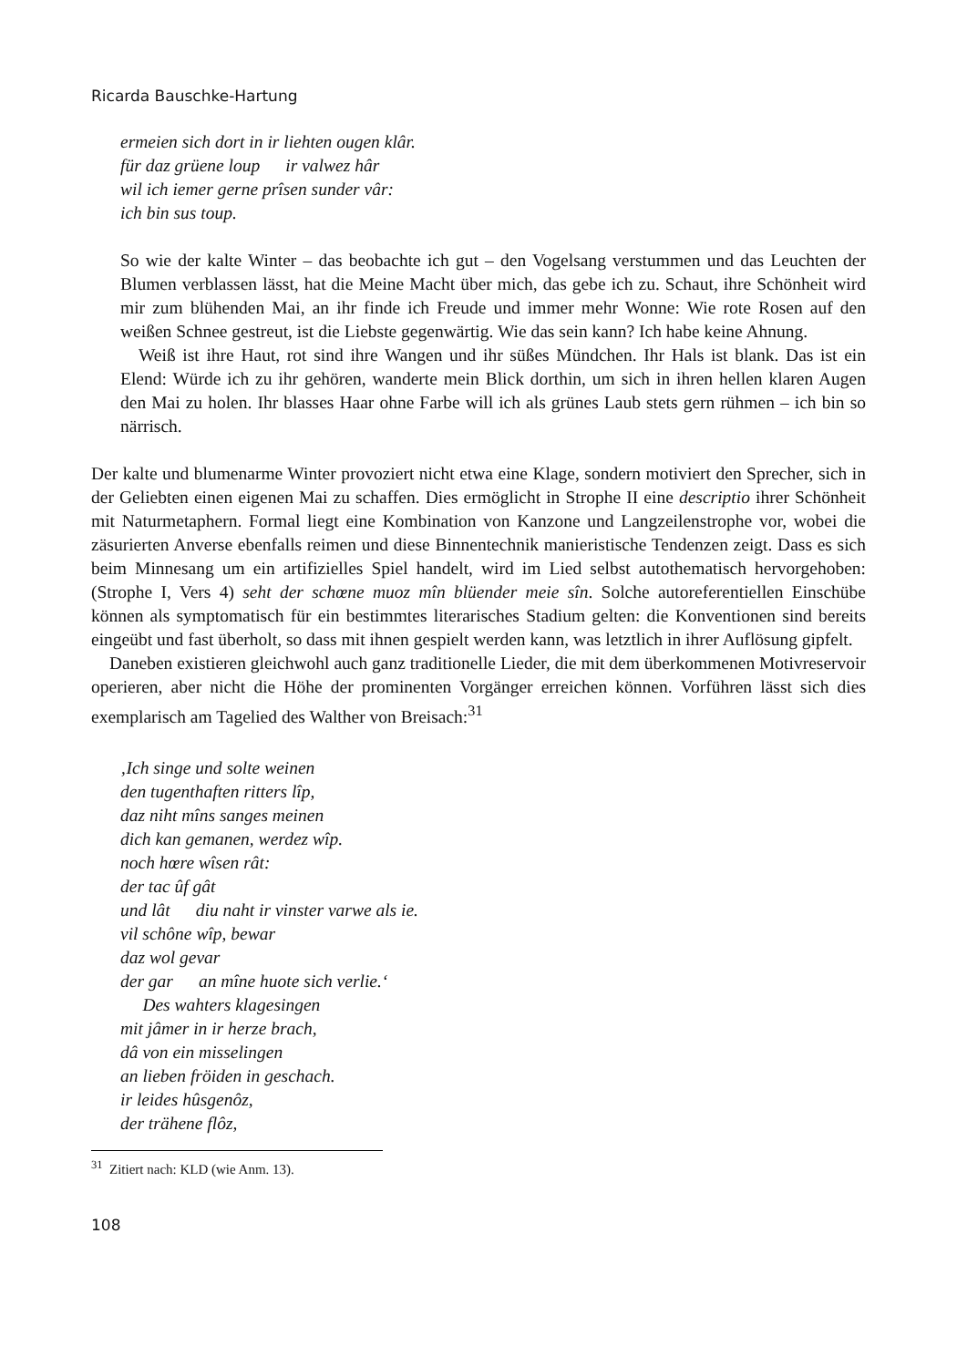Ricarda Bauschke-Hartung
ermeien sich dort in ir liehten ougen klâr.
für daz grüene loup ir valwez hâr
wil ich iemer gerne prîsen sunder vâr:
ich bin sus toup.
So wie der kalte Winter – das beobachte ich gut – den Vogelsang verstummen und das Leuchten der Blumen verblassen lässt, hat die Meine Macht über mich, das gebe ich zu. Schaut, ihre Schönheit wird mir zum blühenden Mai, an ihr finde ich Freude und immer mehr Wonne: Wie rote Rosen auf den weißen Schnee gestreut, ist die Liebste gegenwärtig. Wie das sein kann? Ich habe keine Ahnung.
Weiß ist ihre Haut, rot sind ihre Wangen und ihr süßes Mündchen. Ihr Hals ist blank. Das ist ein Elend: Würde ich zu ihr gehören, wanderte mein Blick dorthin, um sich in ihren hellen klaren Augen den Mai zu holen. Ihr blasses Haar ohne Farbe will ich als grünes Laub stets gern rühmen – ich bin so närrisch.
Der kalte und blumenarme Winter provoziert nicht etwa eine Klage, sondern motiviert den Sprecher, sich in der Geliebten einen eigenen Mai zu schaffen. Dies ermöglicht in Strophe II eine descriptio ihrer Schönheit mit Naturmetaphern. Formal liegt eine Kombination von Kanzone und Langzeilenstrophe vor, wobei die zäsurierten Anverse ebenfalls reimen und diese Binnentechnik manieristische Tendenzen zeigt. Dass es sich beim Minnesang um ein artifizielles Spiel handelt, wird im Lied selbst autothematisch hervorgehoben: (Strophe I, Vers 4) seht der schœne muoz mîn blüender meie sîn. Solche autoreferentiellen Einschübe können als symptomatisch für ein bestimmtes literarisches Stadium gelten: die Konventionen sind bereits eingeübt und fast überholt, so dass mit ihnen gespielt werden kann, was letztlich in ihrer Auflösung gipfelt.
Daneben existieren gleichwohl auch ganz traditionelle Lieder, die mit dem überkommenen Motivreservoir operieren, aber nicht die Höhe der prominenten Vorgänger erreichen können. Vorführen lässt sich dies exemplarisch am Tagelied des Walther von Breisach:<sup>31</sup>
‚Ich singe und solte weinen
den tugenthaften ritters lîp,
daz niht mîns sanges meinen
dich kan gemanen, werdez wîp.
noch hœre wîsen rât:
der tac ûf gât
und lât diu naht ir vinster varwe als ie.
vil schône wîp, bewar
daz wol gevar
der gar an mîne huote sich verlie.‘
Des wahters klagesingen
mit jâmer in ir herze brach,
dâ von ein misselingen
an lieben fröiden in geschach.
ir leides hûsgenôz,
der trähene flôz,
<sup>31</sup> Zitiert nach: KLD (wie Anm. 13).
108